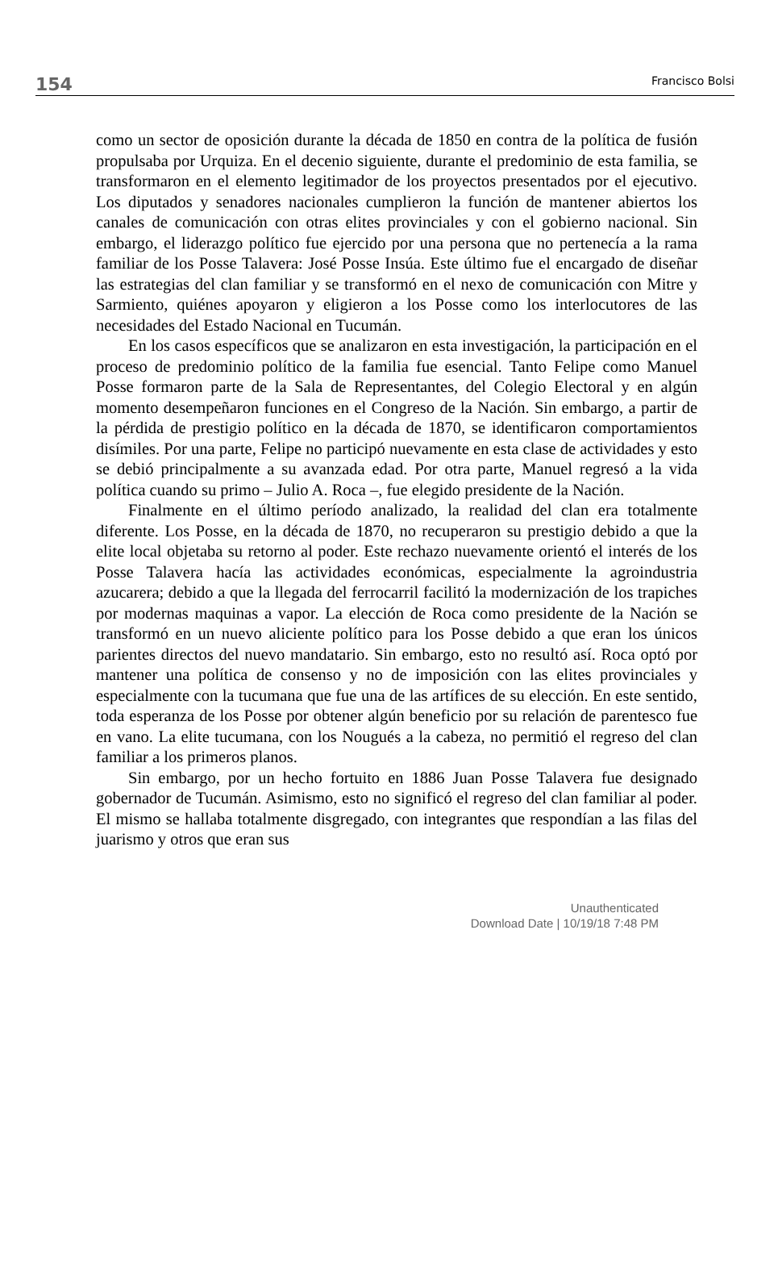154 Francisco Bolsi
como un sector de oposición durante la década de 1850 en contra de la política de fusión propulsaba por Urquiza. En el decenio siguiente, durante el predominio de esta familia, se transformaron en el elemento legitimador de los proyectos presentados por el ejecutivo. Los diputados y senadores nacionales cumplieron la función de mantener abiertos los canales de comunicación con otras elites provinciales y con el gobierno nacional. Sin embargo, el liderazgo político fue ejercido por una persona que no pertenecía a la rama familiar de los Posse Talavera: José Posse Insúa. Este último fue el encargado de diseñar las estrategias del clan familiar y se transformó en el nexo de comunicación con Mitre y Sarmiento, quiénes apoyaron y eligieron a los Posse como los interlocutores de las necesidades del Estado Nacional en Tucumán.
En los casos específicos que se analizaron en esta investigación, la participación en el proceso de predominio político de la familia fue esencial. Tanto Felipe como Manuel Posse formaron parte de la Sala de Representantes, del Colegio Electoral y en algún momento desempeñaron funciones en el Congreso de la Nación. Sin embargo, a partir de la pérdida de prestigio político en la década de 1870, se identificaron comportamientos disímiles. Por una parte, Felipe no participó nuevamente en esta clase de actividades y esto se debió principalmente a su avanzada edad. Por otra parte, Manuel regresó a la vida política cuando su primo – Julio A. Roca –, fue elegido presidente de la Nación.
Finalmente en el último período analizado, la realidad del clan era totalmente diferente. Los Posse, en la década de 1870, no recuperaron su prestigio debido a que la elite local objetaba su retorno al poder. Este rechazo nuevamente orientó el interés de los Posse Talavera hacía las actividades económicas, especialmente la agroindustria azucarera; debido a que la llegada del ferrocarril facilitó la modernización de los trapiches por modernas maquinas a vapor. La elección de Roca como presidente de la Nación se transformó en un nuevo aliciente político para los Posse debido a que eran los únicos parientes directos del nuevo mandatario. Sin embargo, esto no resultó así. Roca optó por mantener una política de consenso y no de imposición con las elites provinciales y especialmente con la tucumana que fue una de las artífices de su elección. En este sentido, toda esperanza de los Posse por obtener algún beneficio por su relación de parentesco fue en vano. La elite tucumana, con los Nougués a la cabeza, no permitió el regreso del clan familiar a los primeros planos.
Sin embargo, por un hecho fortuito en 1886 Juan Posse Talavera fue designado gobernador de Tucumán. Asimismo, esto no significó el regreso del clan familiar al poder. El mismo se hallaba totalmente disgregado, con integrantes que respondían a las filas del juarismo y otros que eran sus
Unauthenticated
Download Date | 10/19/18 7:48 PM